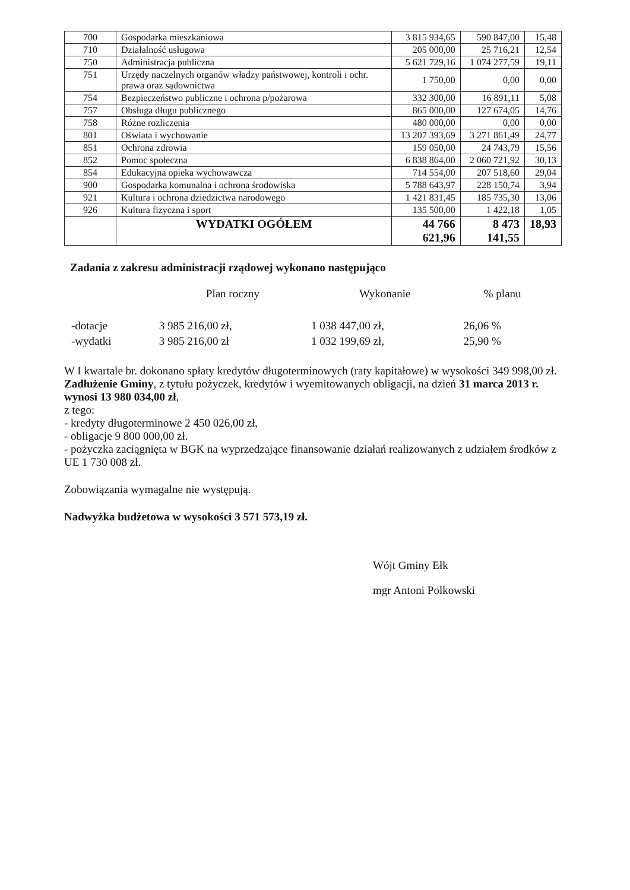| 700 | Gospodarka mieszkaniowa | 3 815 934,65 | 590 847,00 | 15,48 |
| 710 | Działalność usługowa | 205 000,00 | 25 716,21 | 12,54 |
| 750 | Administracja publiczna | 5 621 729,16 | 1 074 277,59 | 19,11 |
| 751 | Urzędy naczelnych organów władzy państwowej, kontroli i ochr. prawa oraz sądownictwa | 1 750,00 | 0,00 | 0,00 |
| 754 | Bezpieczeństwo publiczne i ochrona p/pożarowa | 332 300,00 | 16 891,11 | 5,08 |
| 757 | Obsługa długu publicznego | 865 000,00 | 127 674,05 | 14,76 |
| 758 | Różne rozliczenia | 480 000,00 | 0,00 | 0,00 |
| 801 | Oświata i wychowanie | 13 207 393,69 | 3 271 861,49 | 24,77 |
| 851 | Ochrona zdrowia | 159 050,00 | 24 743,79 | 15,56 |
| 852 | Pomoc społeczna | 6 838 864,00 | 2 060 721,92 | 30,13 |
| 854 | Edukacyjna opieka wychowawcza | 714 554,00 | 207 518,60 | 29,04 |
| 900 | Gospodarka komunalna i ochrona środowiska | 5 788 643,97 | 228 150,74 | 3,94 |
| 921 | Kultura i ochrona dziedzictwa narodowego | 1 421 831,45 | 185 735,30 | 13,06 |
| 926 | Kultura fizyczna i sport | 135 500,00 | 1 422,18 | 1,05 |
| | WYDATKI OGÓŁEM | 44 766 621,96 | 8 473 141,55 | 18,93 |
Zadania z zakresu administracji rządowej wykonano następująco
| | Plan roczny | Wykonanie | % planu |
| --- | --- | --- | --- |
| -dotacje | 3 985 216,00 zł, | 1 038 447,00 zł, | 26,06 % |
| -wydatki | 3 985 216,00 zł | 1 032 199,69 zł, | 25,90 % |
W I kwartale br. dokonano spłaty kredytów długoterminowych (raty kapitałowe) w wysokości 349 998,00 zł.
Zadłużenie Gminy, z tytułu pożyczek, kredytów i wyemitowanych obligacji, na dzień 31 marca 2013 r. wynosi 13 980 034,00 zł,
z tego:
- kredyty długoterminowe 2 450 026,00 zł,
- obligacje 9 800 000,00 zł.
- pożyczka zaciągnięta w BGK na wyprzedzające finansowanie działań realizowanych z udziałem środków z UE 1 730 008 zł.
Zobowiązania wymagalne nie występują.
Nadwyżka budżetowa w wysokości 3 571 573,19 zł.
Wójt Gminy Ełk
mgr Antoni Polkowski